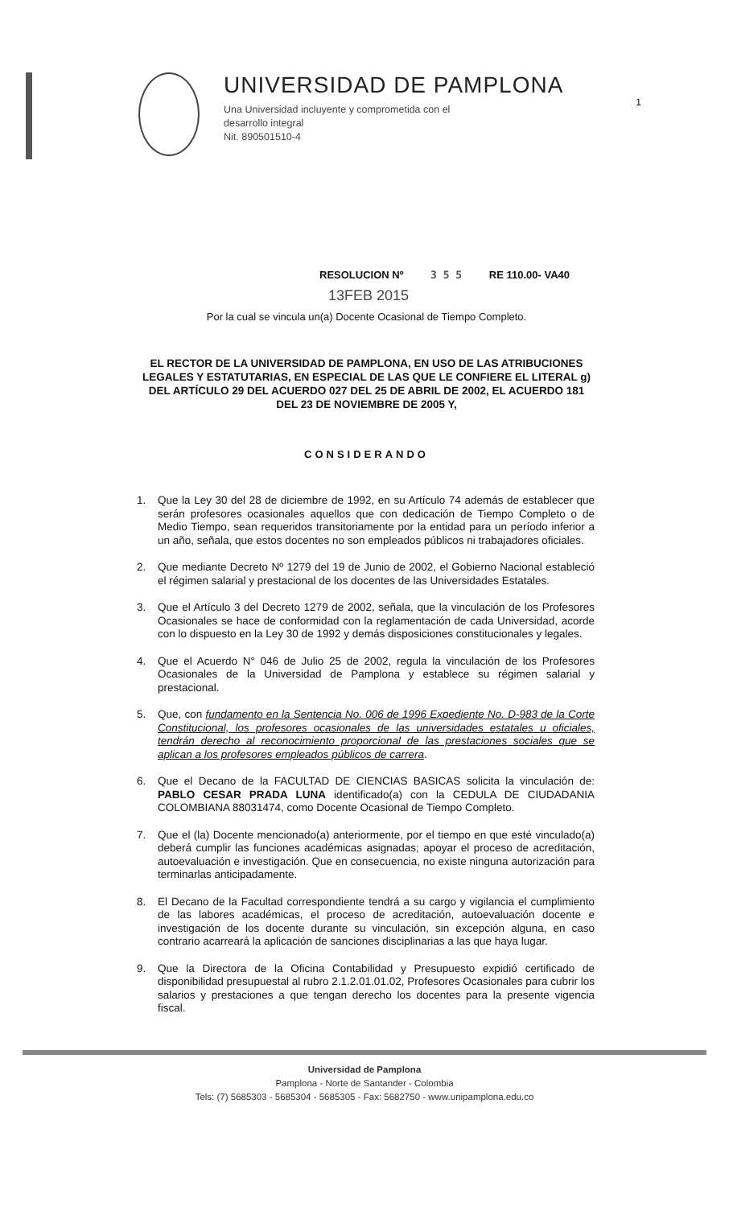UNIVERSIDAD DE PAMPLONA
Una Universidad incluyente y comprometida con el
desarrollo integral
Nit. 890501510-4
1
RESOLUCION Nº 3 5 5 RE 110.00- VA40
13FEB 2015
Por la cual se vincula un(a) Docente Ocasional de Tiempo Completo.
EL RECTOR DE LA UNIVERSIDAD DE PAMPLONA, EN USO DE LAS ATRIBUCIONES LEGALES Y ESTATUTARIAS, EN ESPECIAL DE LAS QUE LE CONFIERE EL LITERAL g) DEL ARTÍCULO 29 DEL ACUERDO 027 DEL 25 DE ABRIL DE 2002, EL ACUERDO 181 DEL 23 DE NOVIEMBRE DE 2005 Y,
CONSIDERANDO
1. Que la Ley 30 del 28 de diciembre de 1992, en su Artículo 74 además de establecer que serán profesores ocasionales aquellos que con dedicación de Tiempo Completo o de Medio Tiempo, sean requeridos transitoriamente por la entidad para un período inferior a un año, señala, que estos docentes no son empleados públicos ni trabajadores oficiales.
2. Que mediante Decreto Nº 1279 del 19 de Junio de 2002, el Gobierno Nacional estableció el régimen salarial y prestacional de los docentes de las Universidades Estatales.
3. Que el Artículo 3 del Decreto 1279 de 2002, señala, que la vinculación de los Profesores Ocasionales se hace de conformidad con la reglamentación de cada Universidad, acorde con lo dispuesto en la Ley 30 de 1992 y demás disposiciones constitucionales y legales.
4. Que el Acuerdo N° 046 de Julio 25 de 2002, regula la vinculación de los Profesores Ocasionales de la Universidad de Pamplona y establece su régimen salarial y prestacional.
5. Que, con fundamento en la Sentencia No. 006 de 1996 Expediente No. D-983 de la Corte Constitucional, los profesores ocasionales de las universidades estatales u oficiales, tendrán derecho al reconocimiento proporcional de las prestaciones sociales que se aplican a los profesores empleados públicos de carrera.
6. Que el Decano de la FACULTAD DE CIENCIAS BASICAS solicita la vinculación de: PABLO CESAR PRADA LUNA identificado(a) con la CEDULA DE CIUDADANIA COLOMBIANA 88031474, como Docente Ocasional de Tiempo Completo.
7. Que el (la) Docente mencionado(a) anteriormente, por el tiempo en que esté vinculado(a) deberá cumplir las funciones académicas asignadas; apoyar el proceso de acreditación, autoevaluación e investigación. Que en consecuencia, no existe ninguna autorización para terminarlas anticipadamente.
8. El Decano de la Facultad correspondiente tendrá a su cargo y vigilancia el cumplimiento de las labores académicas, el proceso de acreditación, autoevaluación docente e investigación de los docente durante su vinculación, sin excepción alguna, en caso contrario acarreará la aplicación de sanciones disciplinarias a las que haya lugar.
9. Que la Directora de la Oficina Contabilidad y Presupuesto expidió certificado de disponibilidad presupuestal al rubro 2.1.2.01.01.02, Profesores Ocasionales para cubrir los salarios y prestaciones a que tengan derecho los docentes para la presente vigencia fiscal.
Universidad de Pamplona
Pamplona - Norte de Santander - Colombia
Tels: (7) 5685303 - 5685304 - 5685305 - Fax: 5682750 - www.unipamplona.edu.co